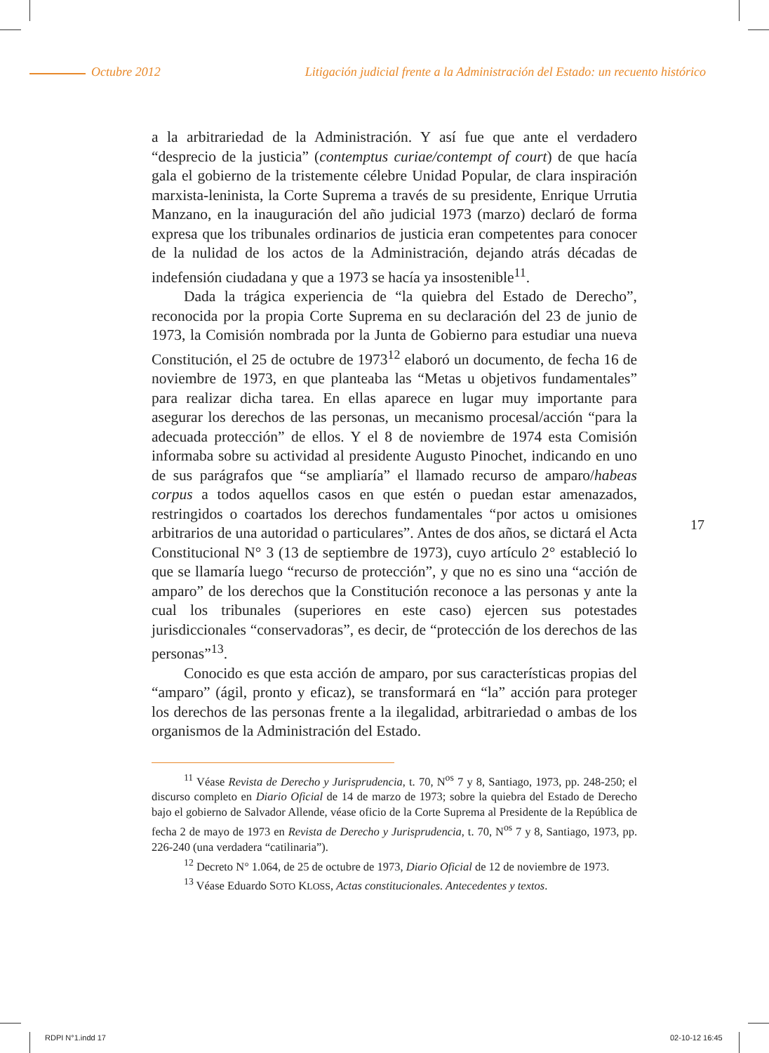Octubre 2012 Litigación judicial frente a la Administración del Estado: un recuento histórico
a la arbitrariedad de la Administración. Y así fue que ante el verdadero “desprecio de la justicia” (contemptus curiae/contempt of court) de que hacía gala el gobierno de la tristemente célebre Unidad Popular, de clara inspiración marxista-leninista, la Corte Suprema a través de su presidente, Enrique Urrutia Manzano, en la inauguración del año judicial 1973 (marzo) declaró de forma expresa que los tribunales ordinarios de justicia eran competentes para conocer de la nulidad de los actos de la Administración, dejando atrás décadas de indefensión ciudadana y que a 1973 se hacía ya insostenible<sup>11</sup>.
Dada la trágica experiencia de “la quiebra del Estado de Derecho”, reconocida por la propia Corte Suprema en su declaración del 23 de junio de 1973, la Comisión nombrada por la Junta de Gobierno para estudiar una nueva Constitución, el 25 de octubre de 1973<sup>12</sup> elaboró un documento, de fecha 16 de noviembre de 1973, en que planteaba las “Metas u objetivos fundamentales” para realizar dicha tarea. En ellas aparece en lugar muy importante para asegurar los derechos de las personas, un mecanismo procesal/acción “para la adecuada protección” de ellos. Y el 8 de noviembre de 1974 esta Comisión informaba sobre su actividad al presidente Augusto Pinochet, indicando en uno de sus parágrafos que “se ampliaría” el llamado recurso de amparo/habeas corpus a todos aquellos casos en que estén o puedan estar amenazados, restringidos o coartados los derechos fundamentales “por actos u omisiones arbitrarios de una autoridad o particulares”. Antes de dos años, se dictará el Acta Constitucional N° 3 (13 de septiembre de 1973), cuyo artículo 2° estableció lo que se llamaría luego “recurso de protección”, y que no es sino una “acción de amparo” de los derechos que la Constitución reconoce a las personas y ante la cual los tribunales (superiores en este caso) ejercen sus potestades jurisdiccionales “conservadoras”, es decir, de “protección de los derechos de las personas”<sup>13</sup>.
Conocido es que esta acción de amparo, por sus características propias del “amparo” (ágil, pronto y eficaz), se transformará en “la” acción para proteger los derechos de las personas frente a la ilegalidad, arbitrariedad o ambas de los organismos de la Administración del Estado.
<sup>11</sup> Véase Revista de Derecho y Jurisprudencia, t. 70, N<sup>os</sup> 7 y 8, Santiago, 1973, pp. 248-250; el discurso completo en Diario Oficial de 14 de marzo de 1973; sobre la quiebra del Estado de Derecho bajo el gobierno de Salvador Allende, véase oficio de la Corte Suprema al Presidente de la República de fecha 2 de mayo de 1973 en Revista de Derecho y Jurisprudencia, t. 70, N<sup>os</sup> 7 y 8, Santiago, 1973, pp. 226-240 (una verdadera “catilinaria”).
<sup>12</sup> Decreto N° 1.064, de 25 de octubre de 1973, Diario Oficial de 12 de noviembre de 1973.
<sup>13</sup> Véase Eduardo SOTO KLOSS, Actas constitucionales. Antecedentes y textos.
17
RDPI N°1.indd 17 02-10-12 16:45